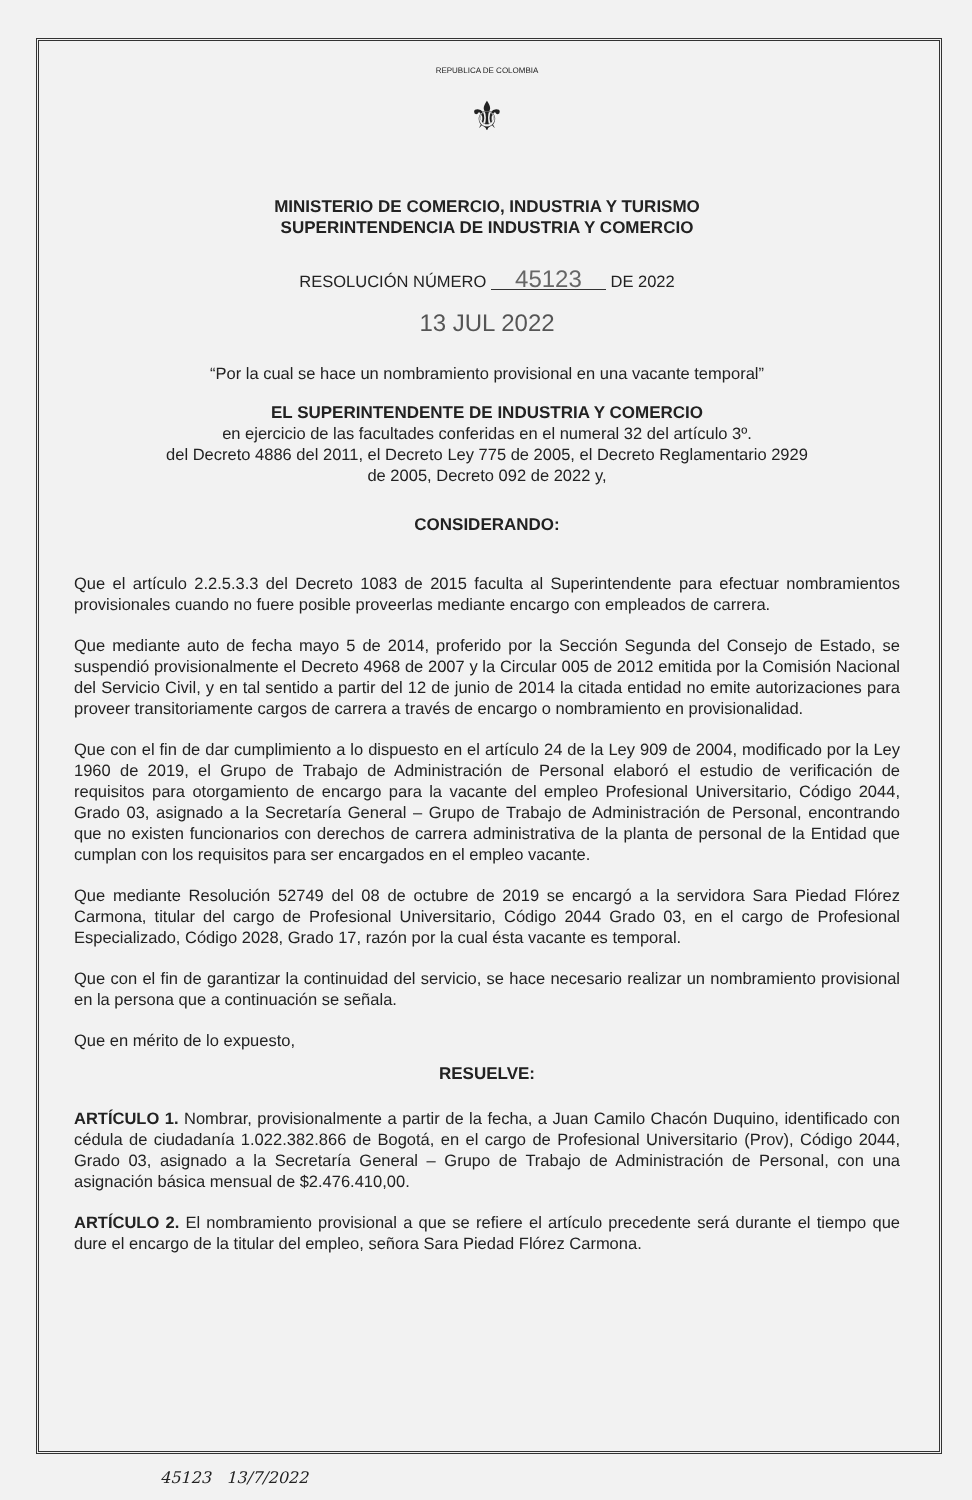REPUBLICA DE COLOMBIA
⚜
MINISTERIO DE COMERCIO, INDUSTRIA Y TURISMO
SUPERINTENDENCIA DE INDUSTRIA Y COMERCIO
RESOLUCIÓN NÚMERO 45123 DE 2022
13 JUL 2022
“Por la cual se hace un nombramiento provisional en una vacante temporal”
EL SUPERINTENDENTE DE INDUSTRIA Y COMERCIO
en ejercicio de las facultades conferidas en el numeral 32 del artículo 3º.
del Decreto 4886 del 2011, el Decreto Ley 775 de 2005, el Decreto Reglamentario 2929
de 2005, Decreto 092 de 2022 y,
CONSIDERANDO:
Que el artículo 2.2.5.3.3 del Decreto 1083 de 2015 faculta al Superintendente para efectuar nombramientos provisionales cuando no fuere posible proveerlas mediante encargo con empleados de carrera.
Que mediante auto de fecha mayo 5 de 2014, proferido por la Sección Segunda del Consejo de Estado, se suspendió provisionalmente el Decreto 4968 de 2007 y la Circular 005 de 2012 emitida por la Comisión Nacional del Servicio Civil, y en tal sentido a partir del 12 de junio de 2014 la citada entidad no emite autorizaciones para proveer transitoriamente cargos de carrera a través de encargo o nombramiento en provisionalidad.
Que con el fin de dar cumplimiento a lo dispuesto en el artículo 24 de la Ley 909 de 2004, modificado por la Ley 1960 de 2019, el Grupo de Trabajo de Administración de Personal elaboró el estudio de verificación de requisitos para otorgamiento de encargo para la vacante del empleo Profesional Universitario, Código 2044, Grado 03, asignado a la Secretaría General – Grupo de Trabajo de Administración de Personal, encontrando que no existen funcionarios con derechos de carrera administrativa de la planta de personal de la Entidad que cumplan con los requisitos para ser encargados en el empleo vacante.
Que mediante Resolución 52749 del 08 de octubre de 2019 se encargó a la servidora Sara Piedad Flórez Carmona, titular del cargo de Profesional Universitario, Código 2044 Grado 03, en el cargo de Profesional Especializado, Código 2028, Grado 17, razón por la cual ésta vacante es temporal.
Que con el fin de garantizar la continuidad del servicio, se hace necesario realizar un nombramiento provisional en la persona que a continuación se señala.
Que en mérito de lo expuesto,
RESUELVE:
ARTÍCULO 1. Nombrar, provisionalmente a partir de la fecha, a Juan Camilo Chacón Duquino, identificado con cédula de ciudadanía 1.022.382.866 de Bogotá, en el cargo de Profesional Universitario (Prov), Código 2044, Grado 03, asignado a la Secretaría General – Grupo de Trabajo de Administración de Personal, con una asignación básica mensual de $2.476.410,00.
ARTÍCULO 2. El nombramiento provisional a que se refiere el artículo precedente será durante el tiempo que dure el encargo de la titular del empleo, señora Sara Piedad Flórez Carmona.
45123 13/7/2022